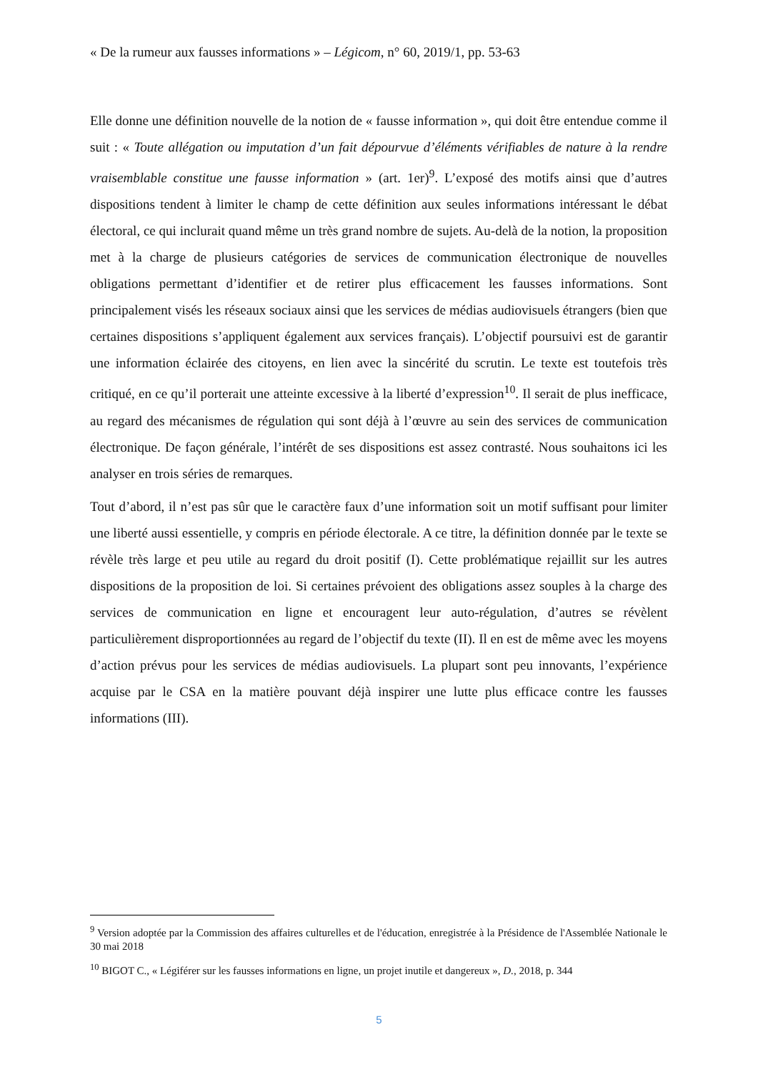« De la rumeur aux fausses informations » – Légicom, n° 60, 2019/1, pp. 53-63
Elle donne une définition nouvelle de la notion de « fausse information », qui doit être entendue comme il suit : « Toute allégation ou imputation d’un fait dépourvue d’éléments vérifiables de nature à la rendre vraisemblable constitue une fausse information » (art. 1er)<sup>9</sup>. L’exposé des motifs ainsi que d’autres dispositions tendent à limiter le champ de cette définition aux seules informations intéressant le débat électoral, ce qui inclurait quand même un très grand nombre de sujets. Au-delà de la notion, la proposition met à la charge de plusieurs catégories de services de communication électronique de nouvelles obligations permettant d’identifier et de retirer plus efficacement les fausses informations. Sont principalement visés les réseaux sociaux ainsi que les services de médias audiovisuels étrangers (bien que certaines dispositions s’appliquent également aux services français). L’objectif poursuivi est de garantir une information éclairée des citoyens, en lien avec la sincérité du scrutin. Le texte est toutefois très critiqué, en ce qu’il porterait une atteinte excessive à la liberté d’expression<sup>10</sup>. Il serait de plus inefficace, au regard des mécanismes de régulation qui sont déjà à l’œuvre au sein des services de communication électronique. De façon générale, l’intérêt de ses dispositions est assez contrasté. Nous souhaitons ici les analyser en trois séries de remarques.
Tout d’abord, il n’est pas sûr que le caractère faux d’une information soit un motif suffisant pour limiter une liberté aussi essentielle, y compris en période électorale. A ce titre, la définition donnée par le texte se révèle très large et peu utile au regard du droit positif (I). Cette problématique rejaillit sur les autres dispositions de la proposition de loi. Si certaines prévoient des obligations assez souples à la charge des services de communication en ligne et encouragent leur auto-régulation, d’autres se révèlent particulièrement disproportionnées au regard de l’objectif du texte (II). Il en est de même avec les moyens d’action prévus pour les services de médias audiovisuels. La plupart sont peu innovants, l’expérience acquise par le CSA en la matière pouvant déjà inspirer une lutte plus efficace contre les fausses informations (III).
<sup>9</sup> Version adoptée par la Commission des affaires culturelles et de l'éducation, enregistrée à la Présidence de l'Assemblée Nationale le 30 mai 2018
<sup>10</sup> BIGOT C., « Légiférer sur les fausses informations en ligne, un projet inutile et dangereux », D., 2018, p. 344
5